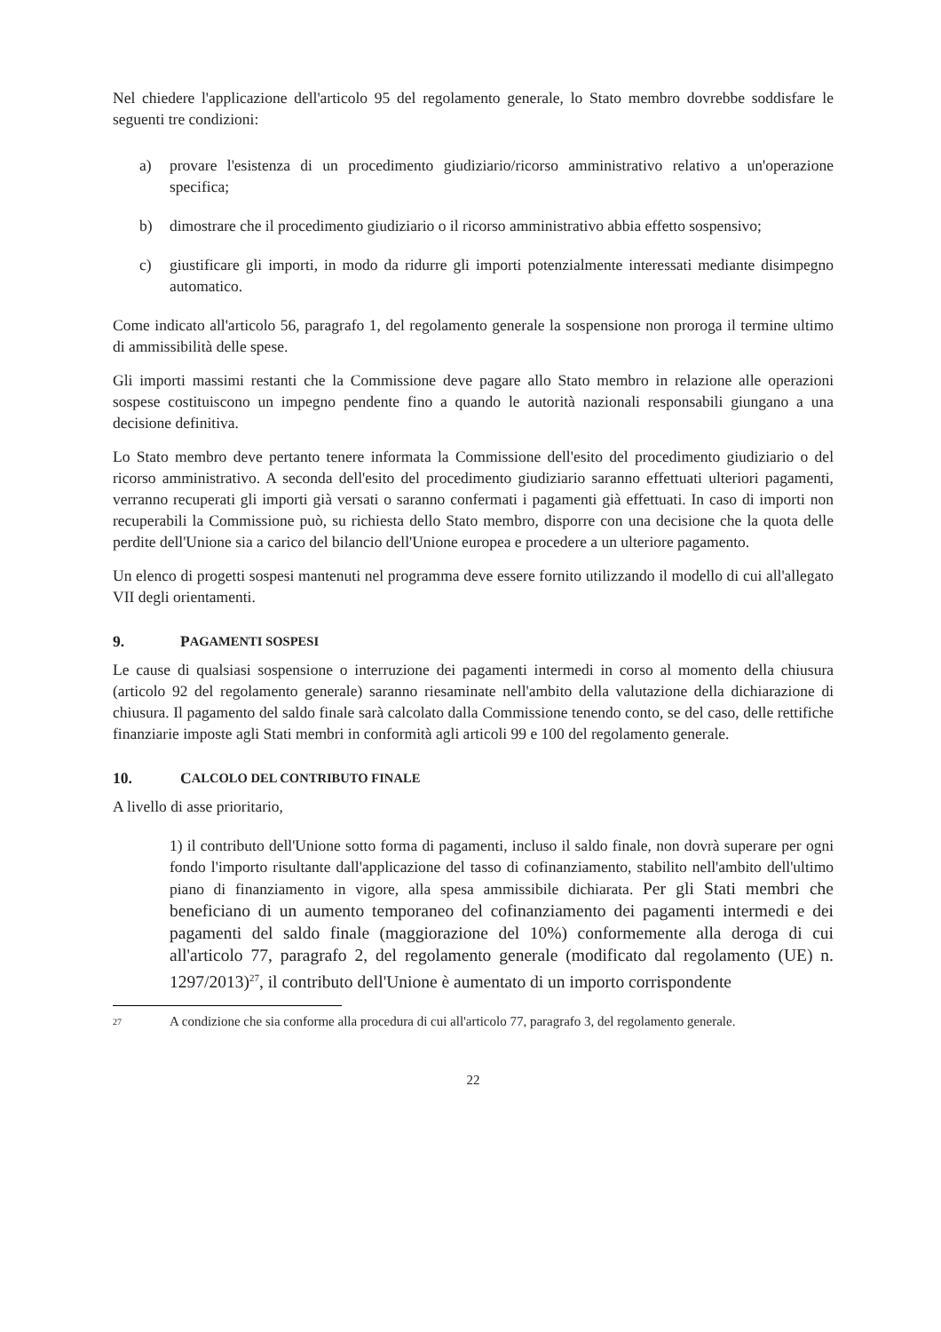Nel chiedere l'applicazione dell'articolo 95 del regolamento generale, lo Stato membro dovrebbe soddisfare le seguenti tre condizioni:
a) provare l'esistenza di un procedimento giudiziario/ricorso amministrativo relativo a un'operazione specifica;
b) dimostrare che il procedimento giudiziario o il ricorso amministrativo abbia effetto sospensivo;
c) giustificare gli importi, in modo da ridurre gli importi potenzialmente interessati mediante disimpegno automatico.
Come indicato all'articolo 56, paragrafo 1, del regolamento generale la sospensione non proroga il termine ultimo di ammissibilità delle spese.
Gli importi massimi restanti che la Commissione deve pagare allo Stato membro in relazione alle operazioni sospese costituiscono un impegno pendente fino a quando le autorità nazionali responsabili giungano a una decisione definitiva.
Lo Stato membro deve pertanto tenere informata la Commissione dell'esito del procedimento giudiziario o del ricorso amministrativo. A seconda dell'esito del procedimento giudiziario saranno effettuati ulteriori pagamenti, verranno recuperati gli importi già versati o saranno confermati i pagamenti già effettuati. In caso di importi non recuperabili la Commissione può, su richiesta dello Stato membro, disporre con una decisione che la quota delle perdite dell'Unione sia a carico del bilancio dell'Unione europea e procedere a un ulteriore pagamento.
Un elenco di progetti sospesi mantenuti nel programma deve essere fornito utilizzando il modello di cui all'allegato VII degli orientamenti.
9. P AGAMENTI SOSPESI
Le cause di qualsiasi sospensione o interruzione dei pagamenti intermedi in corso al momento della chiusura (articolo 92 del regolamento generale) saranno riesaminate nell'ambito della valutazione della dichiarazione di chiusura. Il pagamento del saldo finale sarà calcolato dalla Commissione tenendo conto, se del caso, delle rettifiche finanziarie imposte agli Stati membri in conformità agli articoli 99 e 100 del regolamento generale.
10. C ALCOLO DEL CONTRIBUTO FINALE
A livello di asse prioritario,
1) il contributo dell'Unione sotto forma di pagamenti, incluso il saldo finale, non dovrà superare per ogni fondo l'importo risultante dall'applicazione del tasso di cofinanziamento, stabilito nell'ambito dell'ultimo piano di finanziamento in vigore, alla spesa ammissibile dichiarata. Per gli Stati membri che beneficiano di un aumento temporaneo del cofinanziamento dei pagamenti intermedi e dei pagamenti del saldo finale (maggiorazione del 10%) conformemente alla deroga di cui all'articolo 77, paragrafo 2, del regolamento generale (modificato dal regolamento (UE) n. 1297/2013)<sup>27</sup>, il contributo dell'Unione è aumentato di un importo corrispondente
<sup>27</sup>
A condizione che sia conforme alla procedura di cui all'articolo 77, paragrafo 3, del regolamento generale.
22